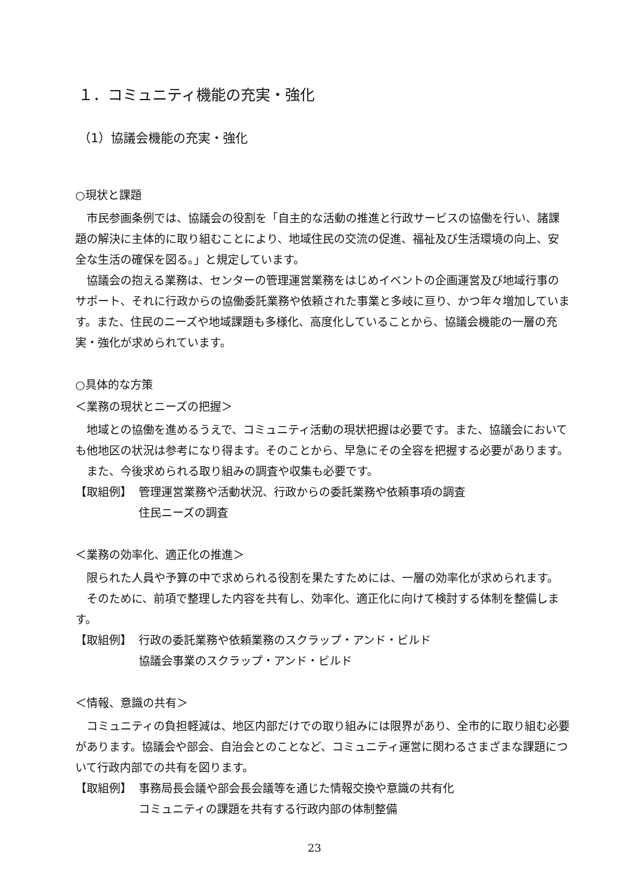１．コミュニティ機能の充実・強化
（1）協議会機能の充実・強化
○現状と課題
市民参画条例では、協議会の役割を「自主的な活動の推進と行政サービスの協働を行い、諸課題の解決に主体的に取り組むことにより、地域住民の交流の促進、福祉及び生活環境の向上、安全な生活の確保を図る。」と規定しています。
協議会の抱える業務は、センターの管理運営業務をはじめイベントの企画運営及び地域行事のサポート、それに行政からの協働委託業務や依頼された事業と多岐に亘り、かつ年々増加しています。また、住民のニーズや地域課題も多様化、高度化していることから、協議会機能の一層の充実・強化が求められています。
○具体的な方策
＜業務の現状とニーズの把握＞
地域との協働を進めるうえで、コミュニティ活動の現状把握は必要です。また、協議会においても他地区の状況は参考になり得ます。そのことから、早急にその全容を把握する必要があります。
また、今後求められる取り組みの調査や収集も必要です。
【取組例】 管理運営業務や活動状況、行政からの委託業務や依頼事項の調査
住民ニーズの調査
＜業務の効率化、適正化の推進＞
限られた人員や予算の中で求められる役割を果たすためには、一層の効率化が求められます。
そのために、前項で整理した内容を共有し、効率化、適正化に向けて検討する体制を整備します。
【取組例】 行政の委託業務や依頼業務のスクラップ・アンド・ビルド
協議会事業のスクラップ・アンド・ビルド
＜情報、意識の共有＞
コミュニティの負担軽減は、地区内部だけでの取り組みには限界があり、全市的に取り組む必要があります。協議会や部会、自治会とのことなど、コミュニティ運営に関わるさまざまな課題について行政内部での共有を図ります。
【取組例】 事務局長会議や部会長会議等を通じた情報交換や意識の共有化
コミュニティの課題を共有する行政内部の体制整備
23